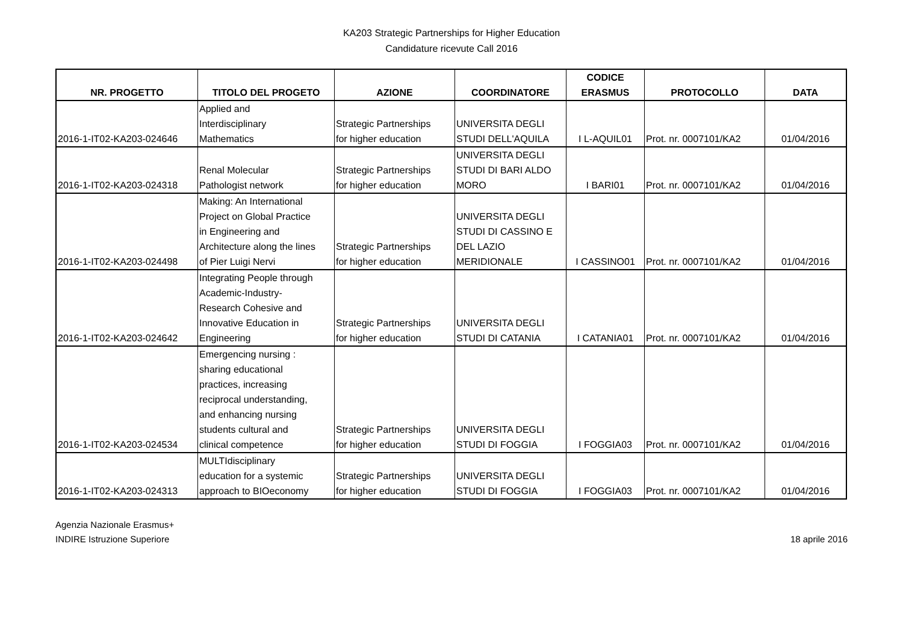KA203 Strategic Partnerships for Higher Education
Candidature ricevute Call 2016
| NR. PROGETTO | TITOLO DEL PROGETO | AZIONE | COORDINATORE | CODICE ERASMUS | PROTOCOLLO | DATA |
| --- | --- | --- | --- | --- | --- | --- |
| 2016-1-IT02-KA203-024646 | Applied and Interdisciplinary Mathematics | Strategic Partnerships for higher education | UNIVERSITA DEGLI STUDI DELL'AQUILA | I L-AQUIL01 | Prot. nr. 0007101/KA2 | 01/04/2016 |
| 2016-1-IT02-KA203-024318 | Renal Molecular Pathologist network | Strategic Partnerships for higher education | UNIVERSITA DEGLI STUDI DI BARI ALDO MORO | I BARI01 | Prot. nr. 0007101/KA2 | 01/04/2016 |
| 2016-1-IT02-KA203-024498 | Making: An International Project on Global Practice in Engineering and Architecture along the lines of Pier Luigi Nervi | Strategic Partnerships for higher education | UNIVERSITA DEGLI STUDI DI CASSINO E DEL LAZIO MERIDIONALE | I CASSINO01 | Prot. nr. 0007101/KA2 | 01/04/2016 |
| 2016-1-IT02-KA203-024642 | Integrating People through Academic-Industry- Research Cohesive and Innovative Education in Engineering | Strategic Partnerships for higher education | UNIVERSITA DEGLI STUDI DI CATANIA | I CATANIA01 | Prot. nr. 0007101/KA2 | 01/04/2016 |
| 2016-1-IT02-KA203-024534 | Emergencing nursing : sharing educational practices, increasing reciprocal understanding, and enhancing nursing students cultural and clinical competence | Strategic Partnerships for higher education | UNIVERSITA DEGLI STUDI DI FOGGIA | I FOGGIA03 | Prot. nr. 0007101/KA2 | 01/04/2016 |
| 2016-1-IT02-KA203-024313 | MULTIdisciplinary education for a systemic approach to BIOeconomy | Strategic Partnerships for higher education | UNIVERSITA DEGLI STUDI DI FOGGIA | I FOGGIA03 | Prot. nr. 0007101/KA2 | 01/04/2016 |
Agenzia Nazionale Erasmus+
INDIRE Istruzione Superiore
18 aprile 2016